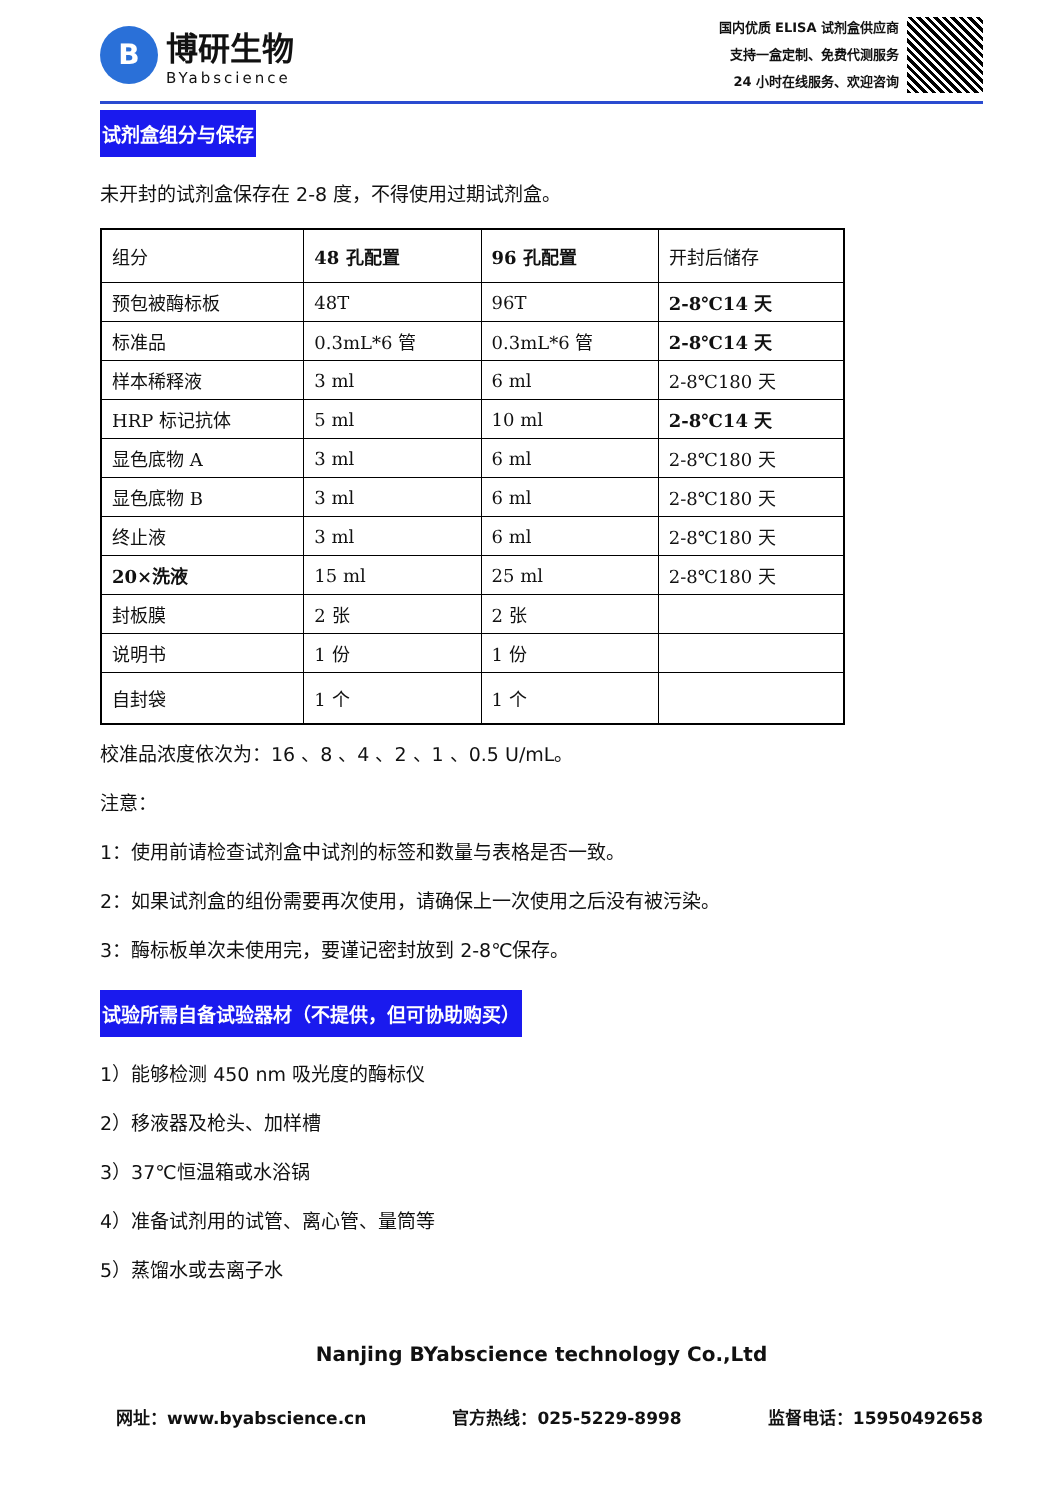B
博研生物
BYabscience
国内优质 ELISA 试剂盒供应商
支持一盒定制、免费代测服务
24 小时在线服务、欢迎咨询
试剂盒组分与保存
未开封的试剂盒保存在 2-8 度，不得使用过期试剂盒。
| 组分 | 48 孔配置 | 96 孔配置 | 开封后储存 |
| 预包被酶标板 | 48T | 96T | 2-8℃14 天 |
| 标准品 | 0.3mL*6 管 | 0.3mL*6 管 | 2-8℃14 天 |
| 样本稀释液 | 3 ml | 6 ml | 2-8℃180 天 |
| HRP 标记抗体 | 5 ml | 10 ml | 2-8℃14 天 |
| 显色底物 A | 3 ml | 6 ml | 2-8℃180 天 |
| 显色底物 B | 3 ml | 6 ml | 2-8℃180 天 |
| 终止液 | 3 ml | 6 ml | 2-8℃180 天 |
| 20×洗液 | 15 ml | 25 ml | 2-8℃180 天 |
| 封板膜 | 2 张 | 2 张 | |
| 说明书 | 1 份 | 1 份 | |
| 自封袋 | 1 个 | 1 个 | |
校准品浓度依次为：16 、8 、4 、2 、1 、0.5 U/mL。
注意：
1：使用前请检查试剂盒中试剂的标签和数量与表格是否一致。
2：如果试剂盒的组份需要再次使用，请确保上一次使用之后没有被污染。
3：酶标板单次未使用完，要谨记密封放到 2-8℃保存。
试验所需自备试验器材（不提供，但可协助购买）
1）能够检测 450 nm 吸光度的酶标仪
2）移液器及枪头、加样槽
3）37℃恒温箱或水浴锅
4）准备试剂用的试管、离心管、量筒等
5）蒸馏水或去离子水
Nanjing BYabscience technology Co.,Ltd
网址：www.byabscience.cn 官方热线：025-5229-8998 监督电话：15950492658